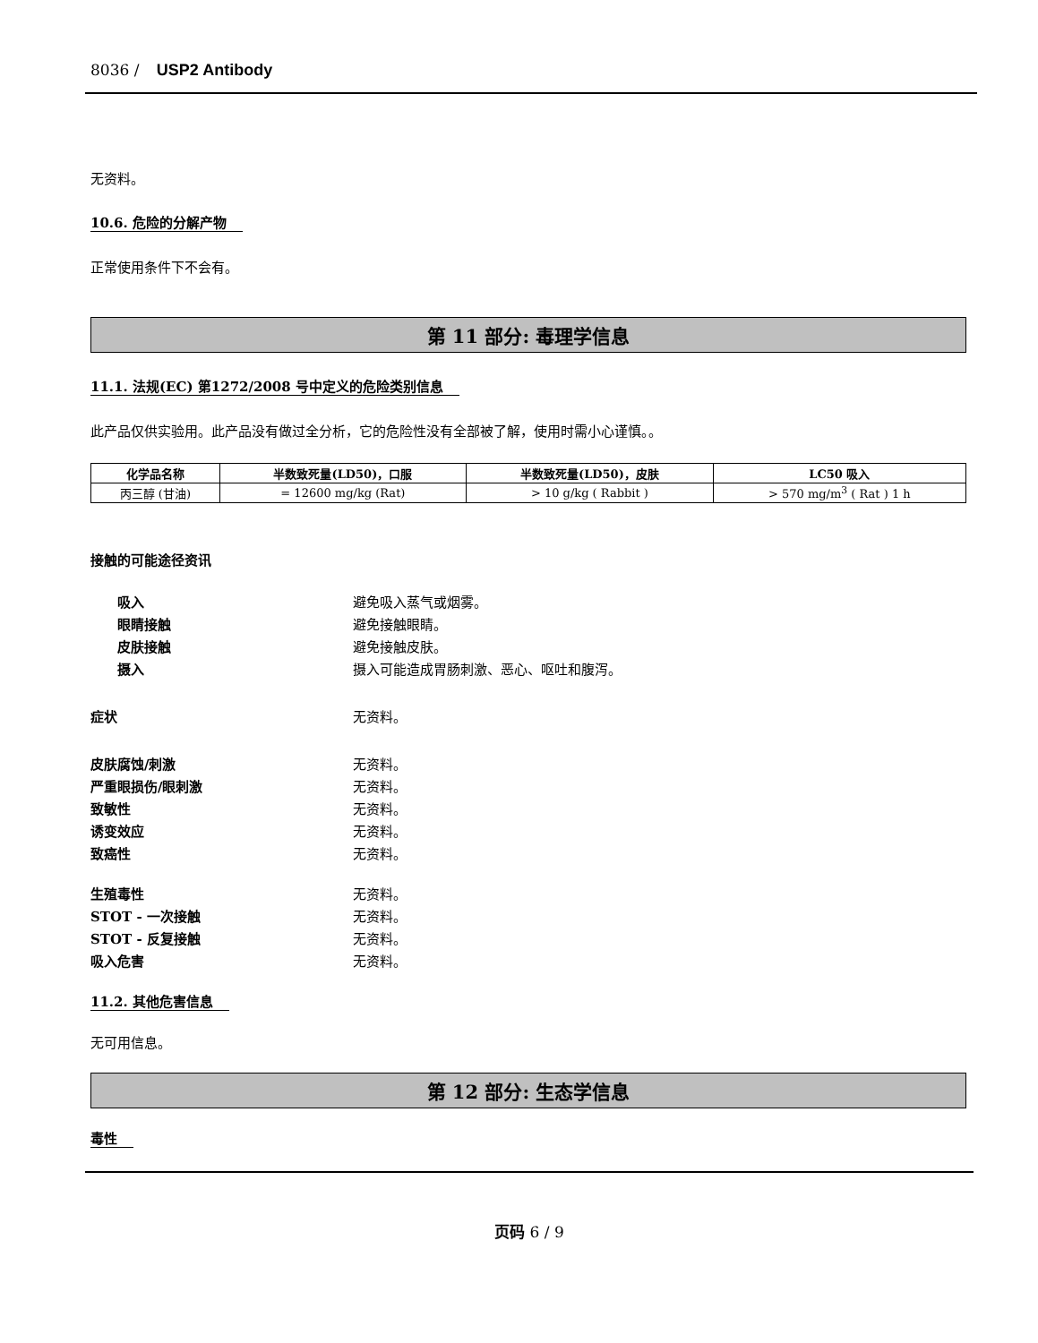8036 / USP2 Antibody
无资料。
10.6. 危险的分解产物
正常使用条件下不会有。
第 11 部分: 毒理学信息
11.1. 法规(EC) 第1272/2008 号中定义的危险类别信息
此产品仅供实验用。此产品没有做过全分析，它的危险性没有全部被了解，使用时需小心谨慎。。
| 化学品名称 | 半数致死量(LD50)，口服 | 半数致死量(LD50)，皮肤 | LC50 吸入 |
| --- | --- | --- | --- |
| 丙三醇 (甘油) | = 12600 mg/kg (Rat) | > 10 g/kg ( Rabbit ) | > 570 mg/m<sup>3</sup> ( Rat ) 1 h |
接触的可能途径资讯
吸入 避免吸入蒸气或烟雾。
眼睛接触 避免接触眼睛。
皮肤接触 避免接触皮肤。
摄入 摄入可能造成胃肠刺激、恶心、呕吐和腹泻。
症状 无资料。
皮肤腐蚀/刺激 无资料。
严重眼损伤/眼刺激 无资料。
致敏性 无资料。
诱变效应 无资料。
致癌性 无资料。
生殖毒性 无资料。
STOT - 一次接触 无资料。
STOT - 反复接触 无资料。
吸入危害 无资料。
11.2. 其他危害信息
无可用信息。
第 12 部分: 生态学信息
毒性
页码 6 / 9